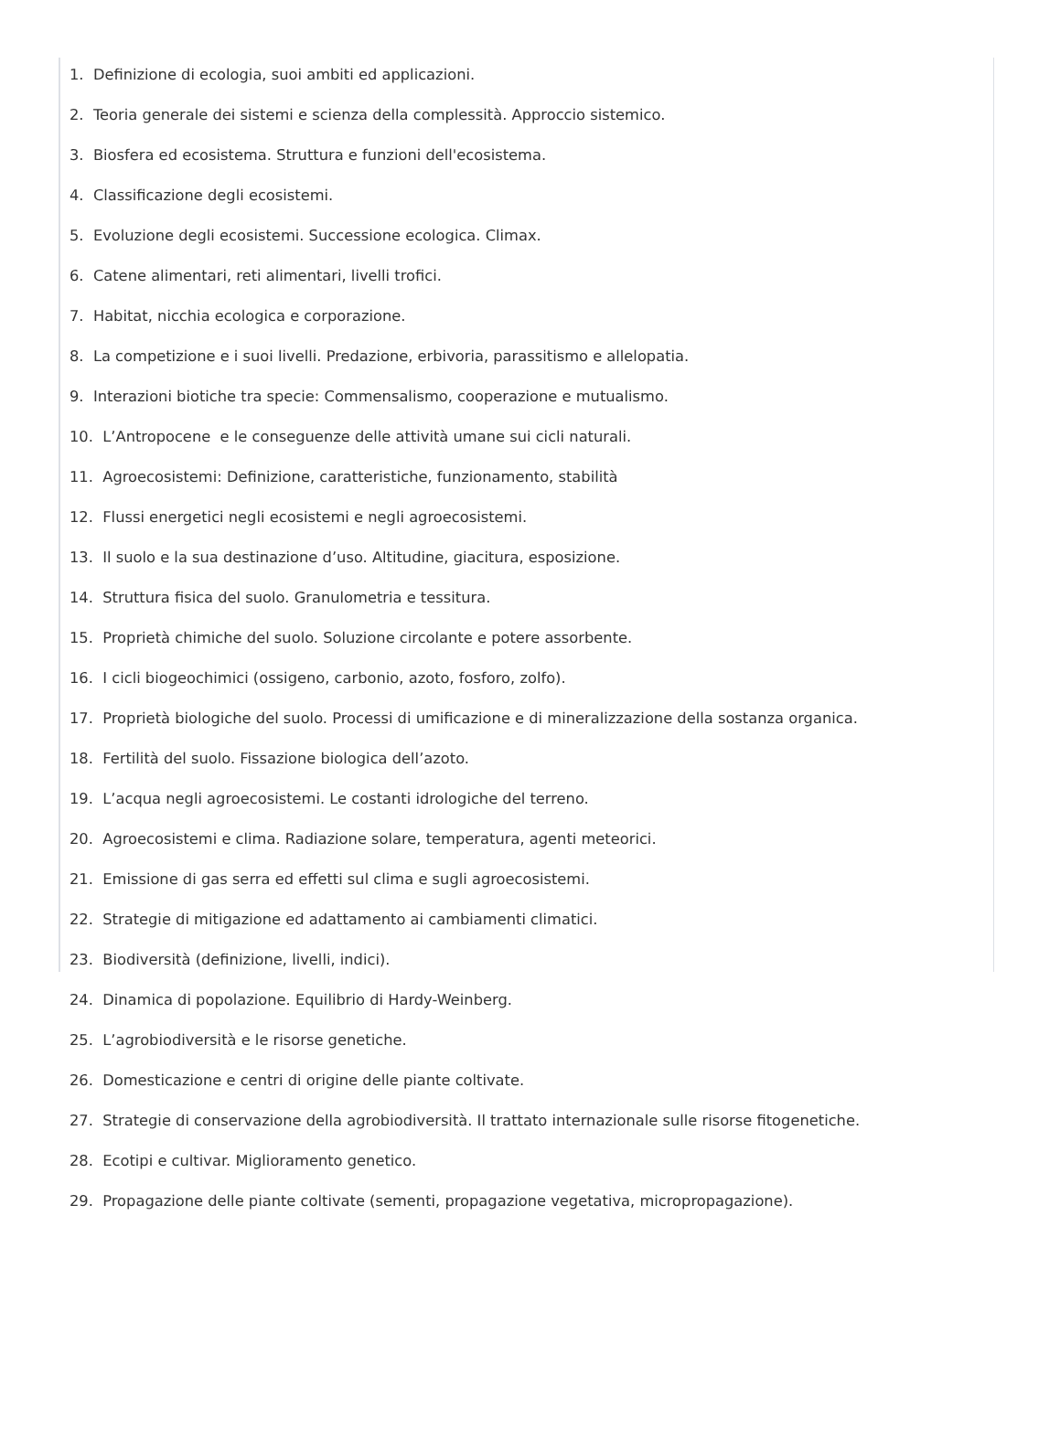1. Definizione di ecologia, suoi ambiti ed applicazioni.
2. Teoria generale dei sistemi e scienza della complessità. Approccio sistemico.
3. Biosfera ed ecosistema. Struttura e funzioni dell'ecosistema.
4. Classificazione degli ecosistemi.
5. Evoluzione degli ecosistemi. Successione ecologica. Climax.
6. Catene alimentari, reti alimentari, livelli trofici.
7. Habitat, nicchia ecologica e corporazione.
8. La competizione e i suoi livelli. Predazione, erbivoria, parassitismo e allelopatia.
9. Interazioni biotiche tra specie: Commensalismo, cooperazione e mutualismo.
10. L’Antropocene e le conseguenze delle attività umane sui cicli naturali.
11. Agroecosistemi: Definizione, caratteristiche, funzionamento, stabilità
12. Flussi energetici negli ecosistemi e negli agroecosistemi.
13. Il suolo e la sua destinazione d’uso. Altitudine, giacitura, esposizione.
14. Struttura fisica del suolo. Granulometria e tessitura.
15. Proprietà chimiche del suolo. Soluzione circolante e potere assorbente.
16. I cicli biogeochimici (ossigeno, carbonio, azoto, fosforo, zolfo).
17. Proprietà biologiche del suolo. Processi di umificazione e di mineralizzazione della sostanza organica.
18. Fertilità del suolo. Fissazione biologica dell’azoto.
19. L’acqua negli agroecosistemi. Le costanti idrologiche del terreno.
20. Agroecosistemi e clima. Radiazione solare, temperatura, agenti meteorici.
21. Emissione di gas serra ed effetti sul clima e sugli agroecosistemi.
22. Strategie di mitigazione ed adattamento ai cambiamenti climatici.
23. Biodiversità (definizione, livelli, indici).
24. Dinamica di popolazione. Equilibrio di Hardy-Weinberg.
25. L’agrobiodiversità e le risorse genetiche.
26. Domesticazione e centri di origine delle piante coltivate.
27. Strategie di conservazione della agrobiodiversità. Il trattato internazionale sulle risorse fitogenetiche.
28. Ecotipi e cultivar. Miglioramento genetico.
29. Propagazione delle piante coltivate (sementi, propagazione vegetativa, micropropagazione).